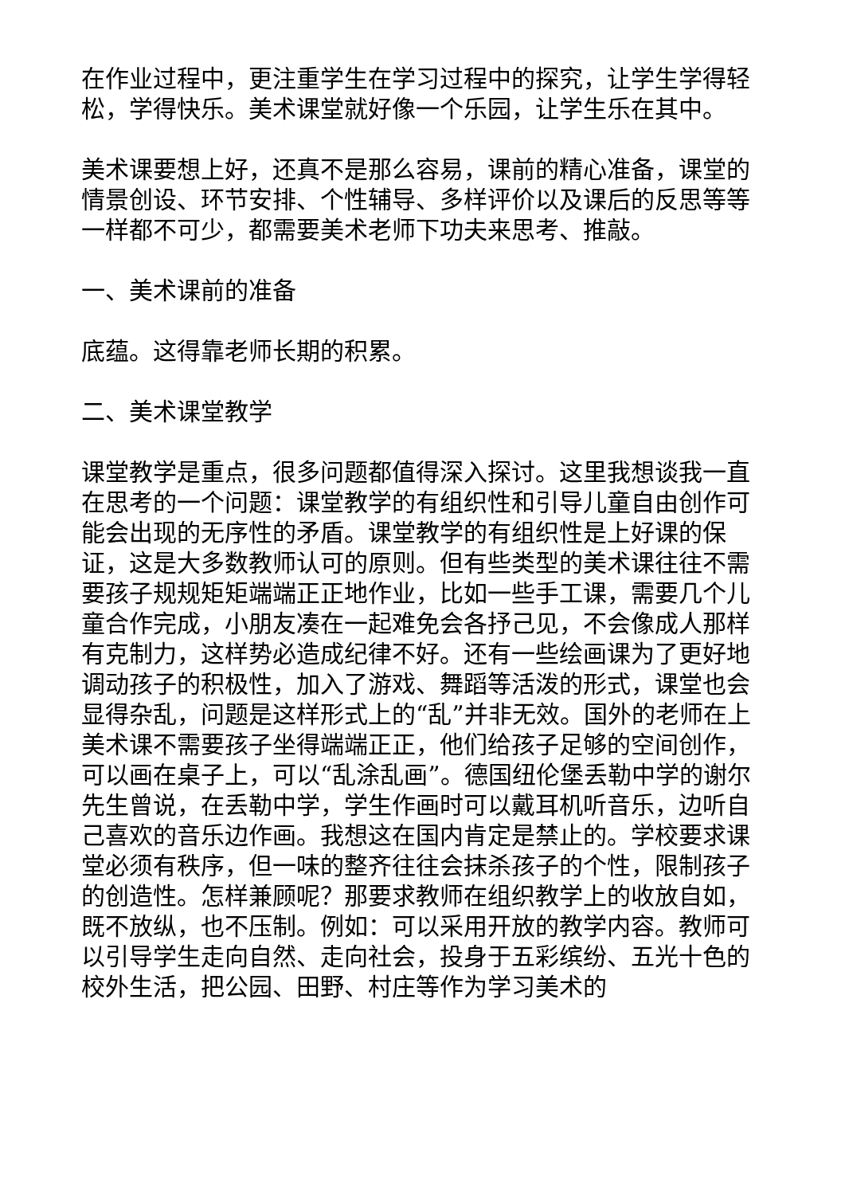在作业过程中，更注重学生在学习过程中的探究，让学生学得轻松，学得快乐。美术课堂就好像一个乐园，让学生乐在其中。
美术课要想上好，还真不是那么容易，课前的精心准备，课堂的情景创设、环节安排、个性辅导、多样评价以及课后的反思等等一样都不可少，都需要美术老师下功夫来思考、推敲。
一、美术课前的准备
底蕴。这得靠老师长期的积累。
二、美术课堂教学
课堂教学是重点，很多问题都值得深入探讨。这里我想谈我一直在思考的一个问题：课堂教学的有组织性和引导儿童自由创作可能会出现的无序性的矛盾。课堂教学的有组织性是上好课的保证，这是大多数教师认可的原则。但有些类型的美术课往往不需要孩子规规矩矩端端正正地作业，比如一些手工课，需要几个儿童合作完成，小朋友凑在一起难免会各抒己见，不会像成人那样有克制力，这样势必造成纪律不好。还有一些绘画课为了更好地调动孩子的积极性，加入了游戏、舞蹈等活泼的形式，课堂也会显得杂乱，问题是这样形式上的“乱”并非无效。国外的老师在上美术课不需要孩子坐得端端正正，他们给孩子足够的空间创作，可以画在桌子上，可以“乱涂乱画”。德国纽伦堡丢勒中学的谢尔先生曾说，在丢勒中学，学生作画时可以戴耳机听音乐，边听自己喜欢的音乐边作画。我想这在国内肯定是禁止的。学校要求课堂必须有秩序，但一味的整齐往往会抹杀孩子的个性，限制孩子的创造性。怎样兼顾呢？那要求教师在组织教学上的收放自如，既不放纵，也不压制。例如：可以采用开放的教学内容。教师可以引导学生走向自然、走向社会，投身于五彩缤纷、五光十色的校外生活，把公园、田野、村庄等作为学习美术的